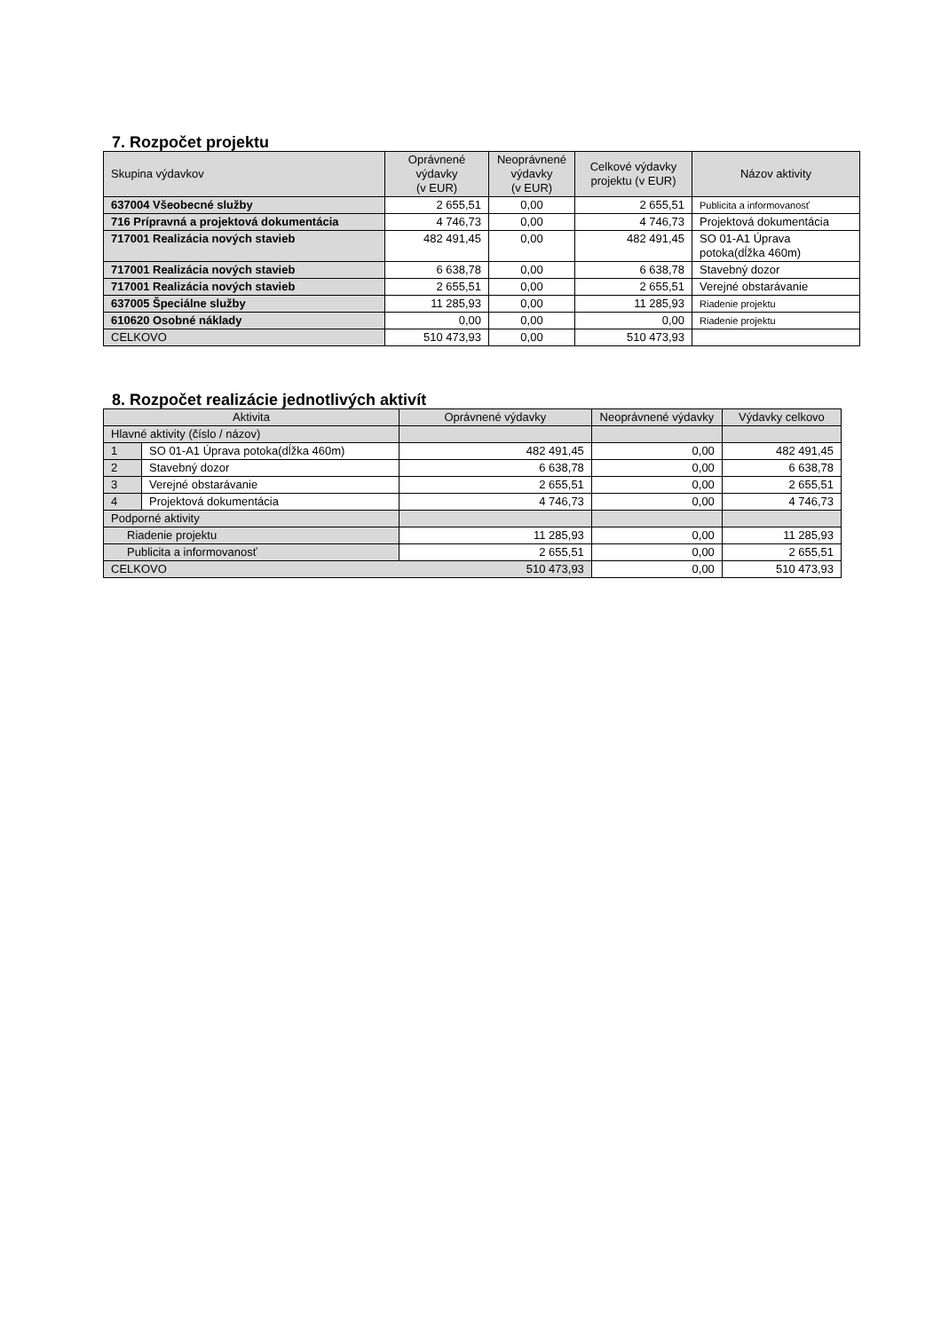7. Rozpočet projektu
| Skupina výdavkov | Oprávnené výdavky (v EUR) | Neoprávnené výdavky (v EUR) | Celkové výdavky projektu (v EUR) | Názov aktivity |
| --- | --- | --- | --- | --- |
| 637004 Všeobecné služby | 2 655,51 | 0,00 | 2 655,51 | Publicita a informovanosť |
| 716 Prípravná a projektová dokumentácia | 4 746,73 | 0,00 | 4 746,73 | Projektová dokumentácia |
| 717001 Realizácia nových stavieb | 482 491,45 | 0,00 | 482 491,45 | SO 01-A1 Úprava potoka(dĺžka 460m) |
| 717001 Realizácia nových stavieb | 6 638,78 | 0,00 | 6 638,78 | Stavebný dozor |
| 717001 Realizácia nových stavieb | 2 655,51 | 0,00 | 2 655,51 | Verejné obstarávanie |
| 637005 Špeciálne služby | 11 285,93 | 0,00 | 11 285,93 | Riadenie projektu |
| 610620 Osobné náklady | 0,00 | 0,00 | 0,00 | Riadenie projektu |
| CELKOVO | 510 473,93 | 0,00 | 510 473,93 | |
8. Rozpočet realizácie jednotlivých aktivít
| Aktivita | | Oprávnené výdavky | Neoprávnené výdavky | Výdavky celkovo |
| --- | --- | --- | --- | --- |
| Hlavné aktivity (číslo / názov) | | | | |
| 1 | SO 01-A1 Úprava potoka(dĺžka 460m) | 482 491,45 | 0,00 | 482 491,45 |
| 2 | Stavebný dozor | 6 638,78 | 0,00 | 6 638,78 |
| 3 | Verejné obstarávanie | 2 655,51 | 0,00 | 2 655,51 |
| 4 | Projektová dokumentácia | 4 746,73 | 0,00 | 4 746,73 |
| Podporné aktivity | | | | |
| Riadenie projektu | | 11 285,93 | 0,00 | 11 285,93 |
| Publicita a informovanosť | | 2 655,51 | 0,00 | 2 655,51 |
| CELKOVO | | 510 473,93 | 0,00 | 510 473,93 |